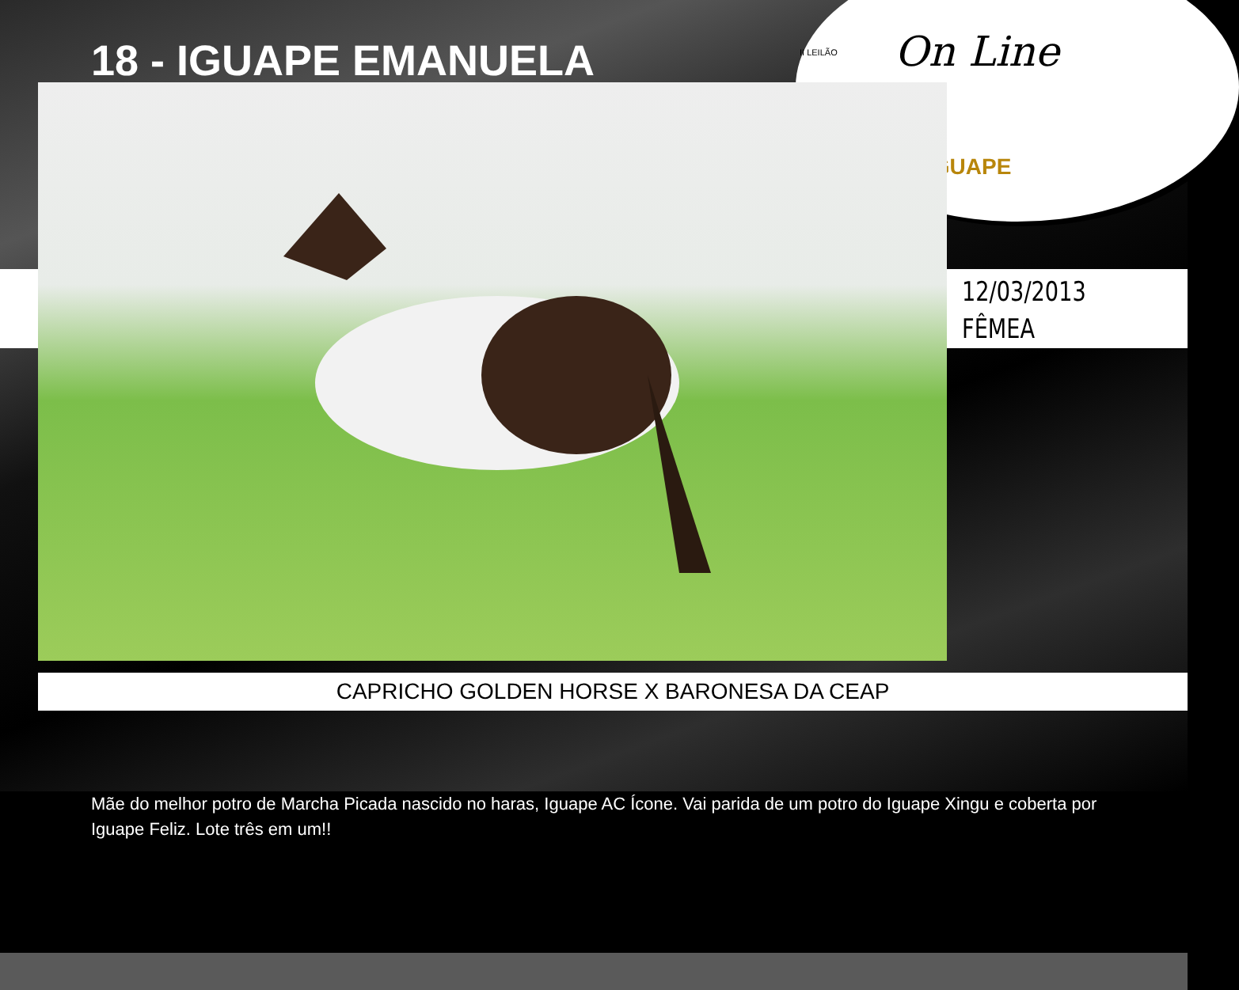II LEILÃO On Line
IGUAPE
18 - IGUAPE EMANUELA
12/03/2013
FÊMEA
CAPRICHO GOLDEN HORSE X BARONESA DA CEAP
Mãe do melhor potro de Marcha Picada nascido no haras, Iguape AC Ícone. Vai parida de um potro do Iguape Xingu e coberta por Iguape Feliz. Lote três em um!!